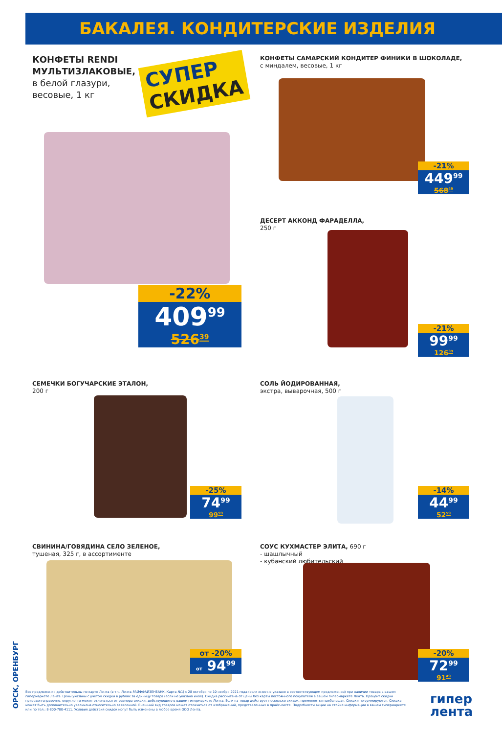БАКАЛЕЯ. КОНДИТЕРСКИЕ ИЗДЕЛИЯ
КОНФЕТЫ RENDI
МУЛЬТИЗЛАКОВЫЕ,
в белой глазури,
весовые, 1 кг
СУПЕР
СКИДКА
-22%
409<sup>99</sup>
526<sup>39</sup>
КОНФЕТЫ САМАРСКИЙ КОНДИТЕР ФИНИКИ В ШОКОЛАДЕ,
с миндалем, весовые, 1 кг
-21%
449<sup>99</sup>
568<sup>49</sup>
ДЕСЕРТ АККОНД ФАРАДЕЛЛА,
250 г
-21%
99<sup>99</sup>
126<sup>39</sup>
СЕМЕЧКИ БОГУЧАРСКИЕ ЭТАЛОН,
200 г
-25%
74<sup>99</sup>
99<sup>99</sup>
СОЛЬ ЙОДИРОВАННАЯ,
экстра, выварочная, 500 г
-14%
44<sup>99</sup>
52<sup>59</sup>
СВИНИНА/ГОВЯДИНА СЕЛО ЗЕЛЕНОЕ,
тушеная, 325 г, в ассортименте
от -20%
от 94<sup>99</sup>
СОУС КУХМАСТЕР ЭЛИТА, 690 г
- шашлычный
- кубанский любительский
-20%
72<sup>99</sup>
91<sup>49</sup>
ОРСК, ОРЕНБУРГ
Все предложения действительны по карте Лента (в т.ч. Лента-РАЙФФАЙЗЕНБАНК, Карта №1) с 28 октября по 10 ноября 2021 года (если иное не указано в соответствующем предложении) при наличии товара в вашем гипермаркете Лента. Цены указаны с учетом скидки в рублях за единицу товара (если не указано иное). Скидка рассчитана от цены без карты постоянного покупателя в вашем гипермаркете Лента. Процент скидки приведен справочно, округлен и может отличаться от размера скидки, действующего в вашем гипермаркете Лента. Если на товар действует несколько скидок, применяется наибольшая. Скидки не суммируются. Скидка может быть дополнительно увеличена относительно заявленной. Внешний вид товаров может отличаться от изображений, представленных в прайс-листе. Подробности акции на стойке информации в вашем гипермаркете или по тел.: 8-800-700-4111. Условия действия скидок могут быть изменены в любое время ООО Лента.
гипер
лента